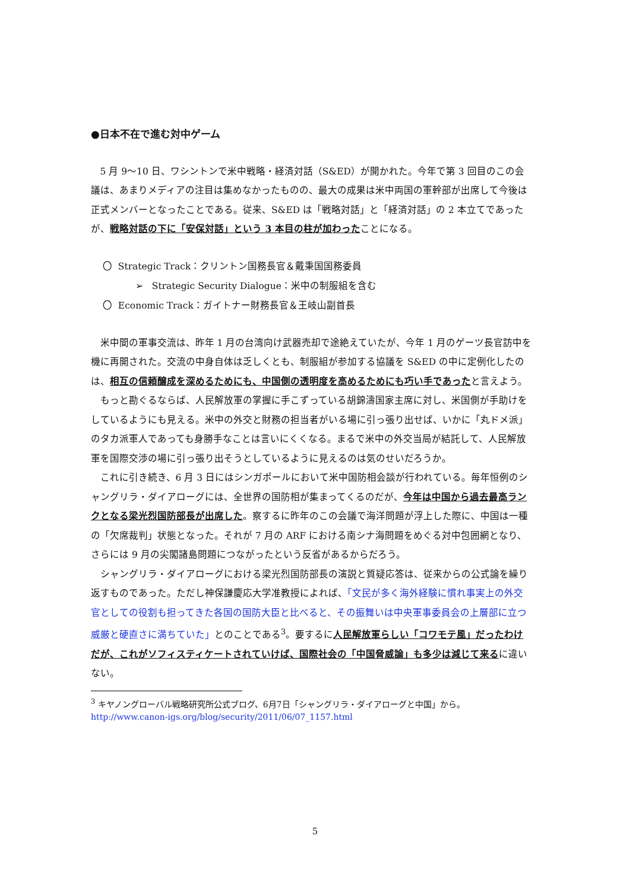●日本不在で進む対中ゲーム
5 月 9〜10 日、ワシントンで米中戦略・経済対話（S&ED）が開かれた。今年で第 3 回目のこの会議は、あまりメディアの注目は集めなかったものの、最大の成果は米中両国の軍幹部が出席して今後は正式メンバーとなったことである。従来、S&ED は「戦略対話」と「経済対話」の 2 本立てであったが、戦略対話の下に「安保対話」という 3 本目の柱が加わったことになる。
〇 Strategic Track：クリントン国務長官＆戴秉国国務委員
➢ Strategic Security Dialogue：米中の制服組を含む
〇 Economic Track：ガイトナー財務長官＆王岐山副首長
米中間の軍事交流は、昨年 1 月の台湾向け武器売却で途絶えていたが、今年 1 月のゲーツ長官訪中を機に再開された。交流の中身自体は乏しくとも、制服組が参加する協議を S&ED の中に定例化したのは、相互の信頼醸成を深めるためにも、中国側の透明度を高めるためにも巧い手であったと言えよう。
もっと勘ぐるならば、人民解放軍の掌握に手こずっている胡錦濤国家主席に対し、米国側が手助けをしているようにも見える。米中の外交と財務の担当者がいる場に引っ張り出せば、いかに「丸ドメ派」のタカ派軍人であっても身勝手なことは言いにくくなる。まるで米中の外交当局が結託して、人民解放軍を国際交渉の場に引っ張り出そうとしているように見えるのは気のせいだろうか。
これに引き続き、6 月 3 日にはシンガポールにおいて米中国防相会談が行われている。毎年恒例のシャングリラ・ダイアローグには、全世界の国防相が集まってくるのだが、今年は中国から過去最高ランクとなる梁光烈国防部長が出席した。察するに昨年のこの会議で海洋問題が浮上した際に、中国は一種の「欠席裁判」状態となった。それが 7 月の ARF における南シナ海問題をめぐる対中包囲網となり、さらには 9 月の尖閣諸島問題につながったという反省があるからだろう。
シャングリラ・ダイアローグにおける梁光烈国防部長の演説と質疑応答は、従来からの公式論を繰り返すものであった。ただし神保謙慶応大学准教授によれば、「文民が多く海外経験に慣れ事実上の外交官としての役割も担ってきた各国の国防大臣と比べると、その振舞いは中央軍事委員会の上層部に立つ威厳と硬直さに満ちていた」とのことである<sup>3</sup>。要するに人民解放軍らしい「コワモテ風」だったわけだが、これがソフィスティケートされていけば、国際社会の「中国脅威論」も多少は減じて来るに違いない。
<sup>3</sup> キヤノングローバル戦略研究所公式ブログ、6月7日「シャングリラ・ダイアローグと中国」から。
http://www.canon-igs.org/blog/security/2011/06/07_1157.html
5